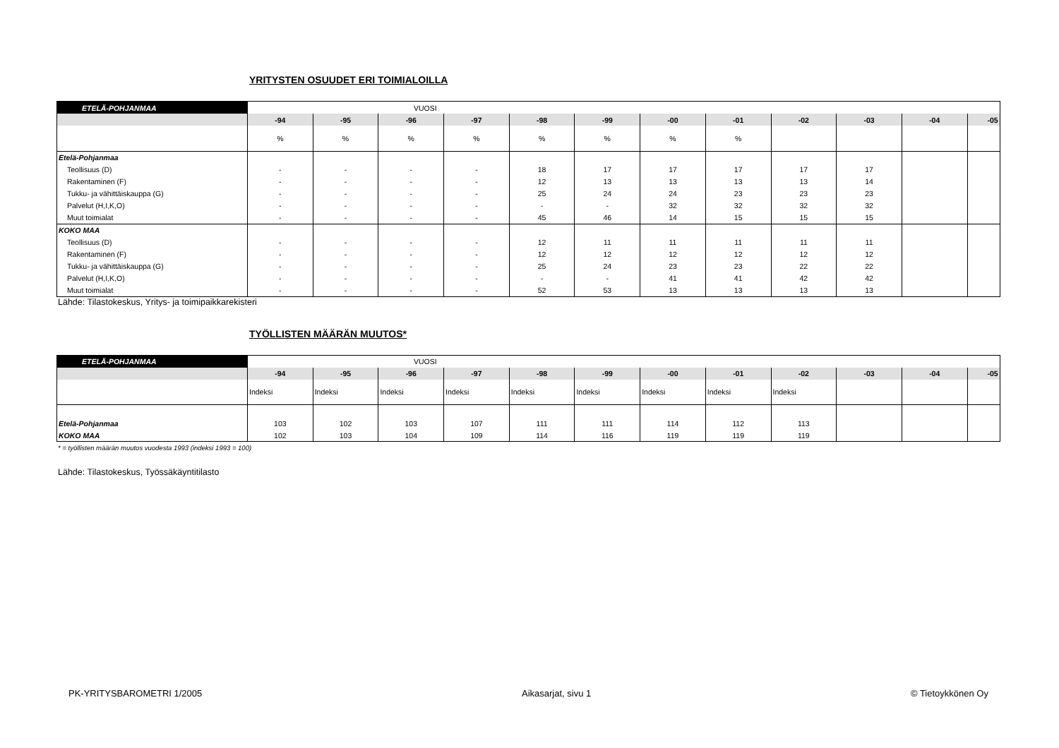YRITYSTEN OSUUDET ERI TOIMIALOILLA
| ETELÄ-POHJANMAA | VUOSI | | | | | | | | | | | |
| | -94 | -95 | -96 | -97 | -98 | -99 | -00 | -01 | -02 | -03 | -04 | -05 |
| | % | % | % | % | % | % | % | % | | | | |
| Etelä-Pohjanmaa | | | | | | | | | | | | |
| Teollisuus (D) | - | - | - | - | 18 | 17 | 17 | 17 | 17 | 17 | | |
| Rakentaminen (F) | - | - | - | - | 12 | 13 | 13 | 13 | 13 | 14 | | |
| Tukku- ja vähittäiskauppa (G) | - | - | - | - | 25 | 24 | 24 | 23 | 23 | 23 | | |
| Palvelut (H,I,K,O) | - | - | - | - | - | - | 32 | 32 | 32 | 32 | | |
| Muut toimialat | - | - | - | - | 45 | 46 | 14 | 15 | 15 | 15 | | |
| KOKO MAA | | | | | | | | | | | | |
| Teollisuus (D) | - | - | - | - | 12 | 11 | 11 | 11 | 11 | 11 | | |
| Rakentaminen (F) | - | - | - | - | 12 | 12 | 12 | 12 | 12 | 12 | | |
| Tukku- ja vähittäiskauppa (G) | - | - | - | - | 25 | 24 | 23 | 23 | 22 | 22 | | |
| Palvelut (H,I,K,O) | - | - | - | - | - | - | 41 | 41 | 42 | 42 | | |
| Muut toimialat | - | - | - | - | 52 | 53 | 13 | 13 | 13 | 13 | | |
Lähde: Tilastokeskus, Yritys- ja toimipaikkarekisteri
TYÖLLISTEN MÄÄRÄN MUUTOS*
| ETELÄ-POHJANMAA | VUOSI | | | | | | | | | | | |
| | -94 | -95 | -96 | -97 | -98 | -99 | -00 | -01 | -02 | -03 | -04 | -05 |
| | Indeksi | Indeksi | Indeksi | Indeksi | Indeksi | Indeksi | Indeksi | Indeksi | Indeksi | | | |
| Etelä-Pohjanmaa | 103 | 102 | 103 | 107 | 111 | 111 | 114 | 112 | 113 | | | |
| KOKO MAA | 102 | 103 | 104 | 109 | 114 | 116 | 119 | 119 | 119 | | | |
* = työllisten määrän muutos vuodesta 1993 (indeksi 1993 = 100)
Lähde: Tilastokeskus, Työssäkäyntitilasto
PK-YRITYSBAROMETRI 1/2005 Aikasarjat, sivu 1 © Tietoykkönen Oy